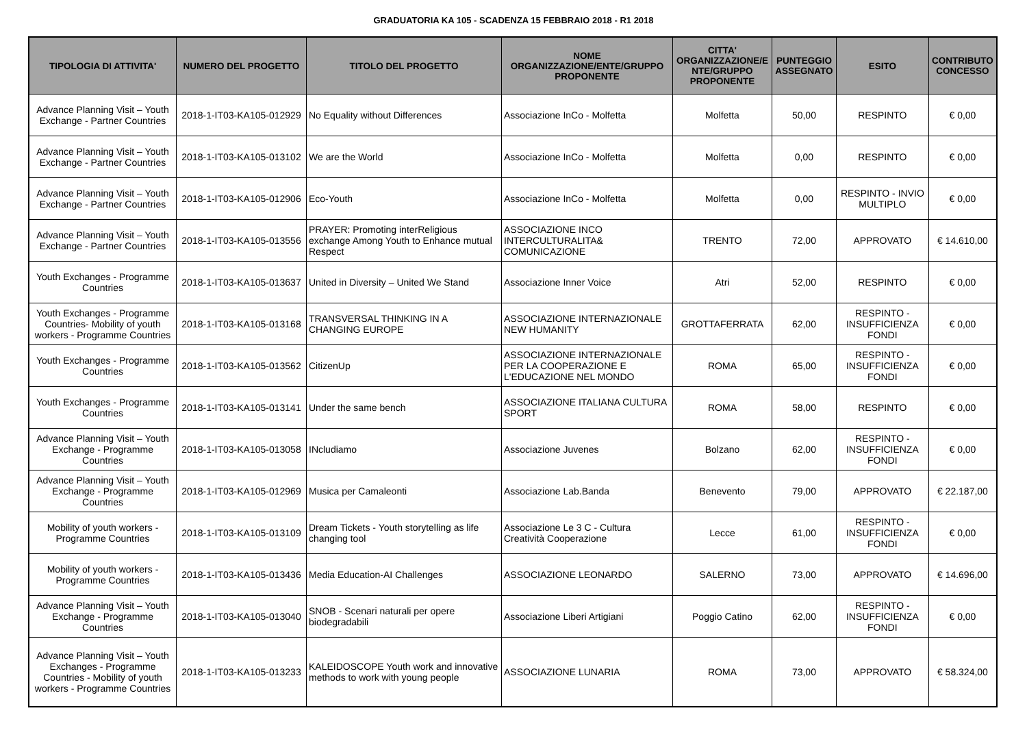GRADUATORIA KA 105 - SCADENZA 15 FEBBRAIO 2018 - R1 2018
| TIPOLOGIA DI ATTIVITA' | NUMERO DEL PROGETTO | TITOLO DEL PROGETTO | NOME ORGANIZZAZIONE/ENTE/GRUPPO PROPONENTE | CITTA' ORGANIZZAZIONE/E NTE/GRUPPO PROPONENTE | PUNTEGGIO ASSEGNATO | ESITO | CONTRIBUTO CONCESSO |
| --- | --- | --- | --- | --- | --- | --- | --- |
| Advance Planning Visit – Youth Exchange - Partner Countries | 2018-1-IT03-KA105-012929 | No Equality without Differences | Associazione InCo - Molfetta | Molfetta | 50,00 | RESPINTO | € 0,00 |
| Advance Planning Visit – Youth Exchange - Partner Countries | 2018-1-IT03-KA105-013102 | We are the World | Associazione InCo - Molfetta | Molfetta | 0,00 | RESPINTO | € 0,00 |
| Advance Planning Visit – Youth Exchange - Partner Countries | 2018-1-IT03-KA105-012906 | Eco-Youth | Associazione InCo - Molfetta | Molfetta | 0,00 | RESPINTO - INVIO MULTIPLO | € 0,00 |
| Advance Planning Visit – Youth Exchange - Partner Countries | 2018-1-IT03-KA105-013556 | PRAYER: Promoting interReligious exchange Among Youth to Enhance mutual Respect | ASSOCIAZIONE INCO INTERCULTURALITA& COMUNICAZIONE | TRENTO | 72,00 | APPROVATO | € 14.610,00 |
| Youth Exchanges - Programme Countries | 2018-1-IT03-KA105-013637 | United in Diversity – United We Stand | Associazione Inner Voice | Atri | 52,00 | RESPINTO | € 0,00 |
| Youth Exchanges - Programme Countries- Mobility of youth workers - Programme Countries | 2018-1-IT03-KA105-013168 | TRANSVERSAL THINKING IN A CHANGING EUROPE | ASSOCIAZIONE INTERNAZIONALE NEW HUMANITY | GROTTAFERRATA | 62,00 | RESPINTO - INSUFFICIENZA FONDI | € 0,00 |
| Youth Exchanges - Programme Countries | 2018-1-IT03-KA105-013562 | CitizenUp | ASSOCIAZIONE INTERNAZIONALE PER LA COOPERAZIONE E L'EDUCAZIONE NEL MONDO | ROMA | 65,00 | RESPINTO - INSUFFICIENZA FONDI | € 0,00 |
| Youth Exchanges - Programme Countries | 2018-1-IT03-KA105-013141 | Under the same bench | ASSOCIAZIONE ITALIANA CULTURA SPORT | ROMA | 58,00 | RESPINTO | € 0,00 |
| Advance Planning Visit – Youth Exchange - Programme Countries | 2018-1-IT03-KA105-013058 | INcludiamo | Associazione Juvenes | Bolzano | 62,00 | RESPINTO - INSUFFICIENZA FONDI | € 0,00 |
| Advance Planning Visit – Youth Exchange - Programme Countries | 2018-1-IT03-KA105-012969 | Musica per Camaleonti | Associazione Lab.Banda | Benevento | 79,00 | APPROVATO | € 22.187,00 |
| Mobility of youth workers - Programme Countries | 2018-1-IT03-KA105-013109 | Dream Tickets - Youth storytelling as life changing tool | Associazione Le 3 C - Cultura Creatività Cooperazione | Lecce | 61,00 | RESPINTO - INSUFFICIENZA FONDI | € 0,00 |
| Mobility of youth workers - Programme Countries | 2018-1-IT03-KA105-013436 | Media Education-AI Challenges | ASSOCIAZIONE LEONARDO | SALERNO | 73,00 | APPROVATO | € 14.696,00 |
| Advance Planning Visit – Youth Exchange - Programme Countries | 2018-1-IT03-KA105-013040 | SNOB - Scenari naturali per opere biodegradabili | Associazione Liberi Artigiani | Poggio Catino | 62,00 | RESPINTO - INSUFFICIENZA FONDI | € 0,00 |
| Advance Planning Visit – Youth Exchanges - Programme Countries - Mobility of youth workers - Programme Countries | 2018-1-IT03-KA105-013233 | KALEIDOSCOPE Youth work and innovative methods to work with young people | ASSOCIAZIONE LUNARIA | ROMA | 73,00 | APPROVATO | € 58.324,00 |